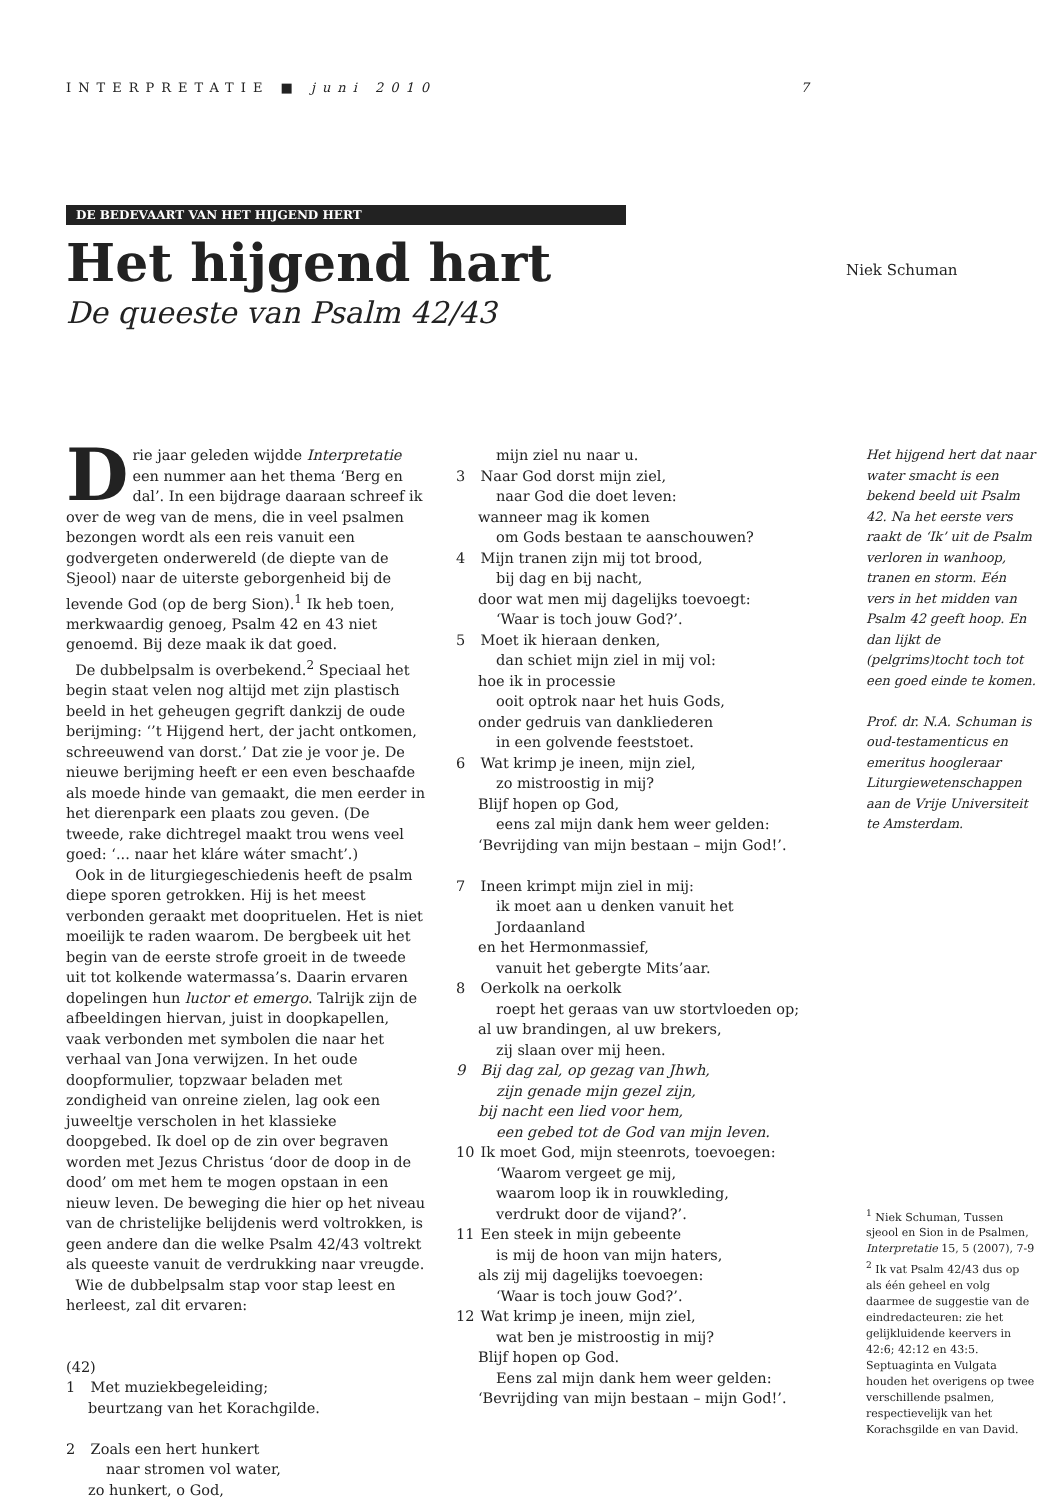INTERPRETATIE ■ juni 2010 7
DE BEDEVAART VAN HET HIJGEND HERT
Het hijgend hart
De queeste van Psalm 42/43
Niek Schuman
Drie jaar geleden wijdde Interpretatie een nummer aan het thema ‘Berg en dal’. In een bijdrage daaraan schreef ik over de weg van de mens, die in veel psalmen bezongen wordt als een reis vanuit een godvergeten onderwereld (de diepte van de Sjeool) naar de uiterste geborgenheid bij de levende God (op de berg Sion).<sup>1</sup> Ik heb toen, merkwaardig genoeg, Psalm 42 en 43 niet genoemd. Bij deze maak ik dat goed.
De dubbelpsalm is overbekend.<sup>2</sup> Speciaal het begin staat velen nog altijd met zijn plastisch beeld in het geheugen gegrift dankzij de oude berijming: ‘’t Hijgend hert, der jacht ontkomen, schreeuwend van dorst.’ Dat zie je voor je. De nieuwe berijming heeft er een even beschaafde als moede hinde van gemaakt, die men eerder in het dierenpark een plaats zou geven. (De tweede, rake dichtregel maakt trou wens veel goed: ‘... naar het kláre wáter smacht’.)
Ook in de liturgiegeschiedenis heeft de psalm diepe sporen getrokken. Hij is het meest verbonden geraakt met dooprituelen. Het is niet moeilijk te raden waarom. De bergbeek uit het begin van de eerste strofe groeit in de tweede uit tot kolkende watermassa’s. Daarin ervaren dopelingen hun luctor et emergo. Talrijk zijn de afbeeldingen hiervan, juist in doopkapellen, vaak verbonden met symbolen die naar het verhaal van Jona verwijzen. In het oude doopformulier, topzwaar beladen met zondigheid van onreine zielen, lag ook een juweeltje verscholen in het klassieke doopgebed. Ik doel op de zin over begraven worden met Jezus Christus ‘door de doop in de dood’ om met hem te mogen opstaan in een nieuw leven. De beweging die hier op het niveau van de christelijke belijdenis werd voltrokken, is geen andere dan die welke Psalm 42/43 voltrekt als queeste vanuit de verdrukking naar vreugde.
Wie de dubbelpsalm stap voor stap leest en herleest, zal dit ervaren:
(42)
1 Met muziekbegeleiding;
beurtzang van het Korachgilde.
2 Zoals een hert hunkert
naar stromen vol water,
zo hunkert, o God,
mijn ziel nu naar u.
3 Naar God dorst mijn ziel,
naar God die doet leven:
wanneer mag ik komen
om Gods bestaan te aanschouwen?
4 Mijn tranen zijn mij tot brood,
bij dag en bij nacht,
door wat men mij dagelijks toevoegt:
‘Waar is toch jouw God?’.
5 Moet ik hieraan denken,
dan schiet mijn ziel in mij vol:
hoe ik in processie
ooit optrok naar het huis Gods,
onder gedruis van dankliederen
in een golvende feeststoet.
6 Wat krimp je ineen, mijn ziel,
zo mistroostig in mij?
Blijf hopen op God,
eens zal mijn dank hem weer gelden:
‘Bevrijding van mijn bestaan – mijn God!’.
7 Ineen krimpt mijn ziel in mij:
ik moet aan u denken vanuit het Jordaanland
en het Hermonmassief,
vanuit het gebergte Mits’aar.
8 Oerkolk na oerkolk
roept het geraas van uw stortvloeden op;
al uw brandingen, al uw brekers,
zij slaan over mij heen.
9 Bij dag zal, op gezag van Jhwh,
zijn genade mijn gezel zijn,
bij nacht een lied voor hem,
een gebed tot de God van mijn leven.
10 Ik moet God, mijn steenrots, toevoegen:
‘Waarom vergeet ge mij,
waarom loop ik in rouwkleding,
verdrukt door de vijand?’.
11 Een steek in mijn gebeente
is mij de hoon van mijn haters,
als zij mij dagelijks toevoegen:
‘Waar is toch jouw God?’.
12 Wat krimp je ineen, mijn ziel,
wat ben je mistroostig in mij?
Blijf hopen op God.
Eens zal mijn dank hem weer gelden:
‘Bevrijding van mijn bestaan – mijn God!’.
Het hijgend hert dat naar water smacht is een bekend beeld uit Psalm 42. Na het eerste vers raakt de ‘Ik’ uit de Psalm verloren in wanhoop, tranen en storm. Eén vers in het midden van Psalm 42 geeft hoop. En dan lijkt de (pelgrims)tocht toch tot een goed einde te komen.
Prof. dr. N.A. Schuman is oud-testamenticus en emeritus hoogleraar Liturgiewetenschappen aan de Vrije Universiteit te Amsterdam.
<sup>1</sup> Niek Schuman, Tussen sjeool en Sion in de Psalmen, Interpretatie 15, 5 (2007), 7-9
<sup>2</sup> Ik vat Psalm 42/43 dus op als één geheel en volg daarmee de suggestie van de eindredacteuren: zie het gelijkluidende keervers in 42:6; 42:12 en 43:5. Septuaginta en Vulgata houden het overigens op twee verschillende psalmen, respectievelijk van het Korachsgilde en van David.